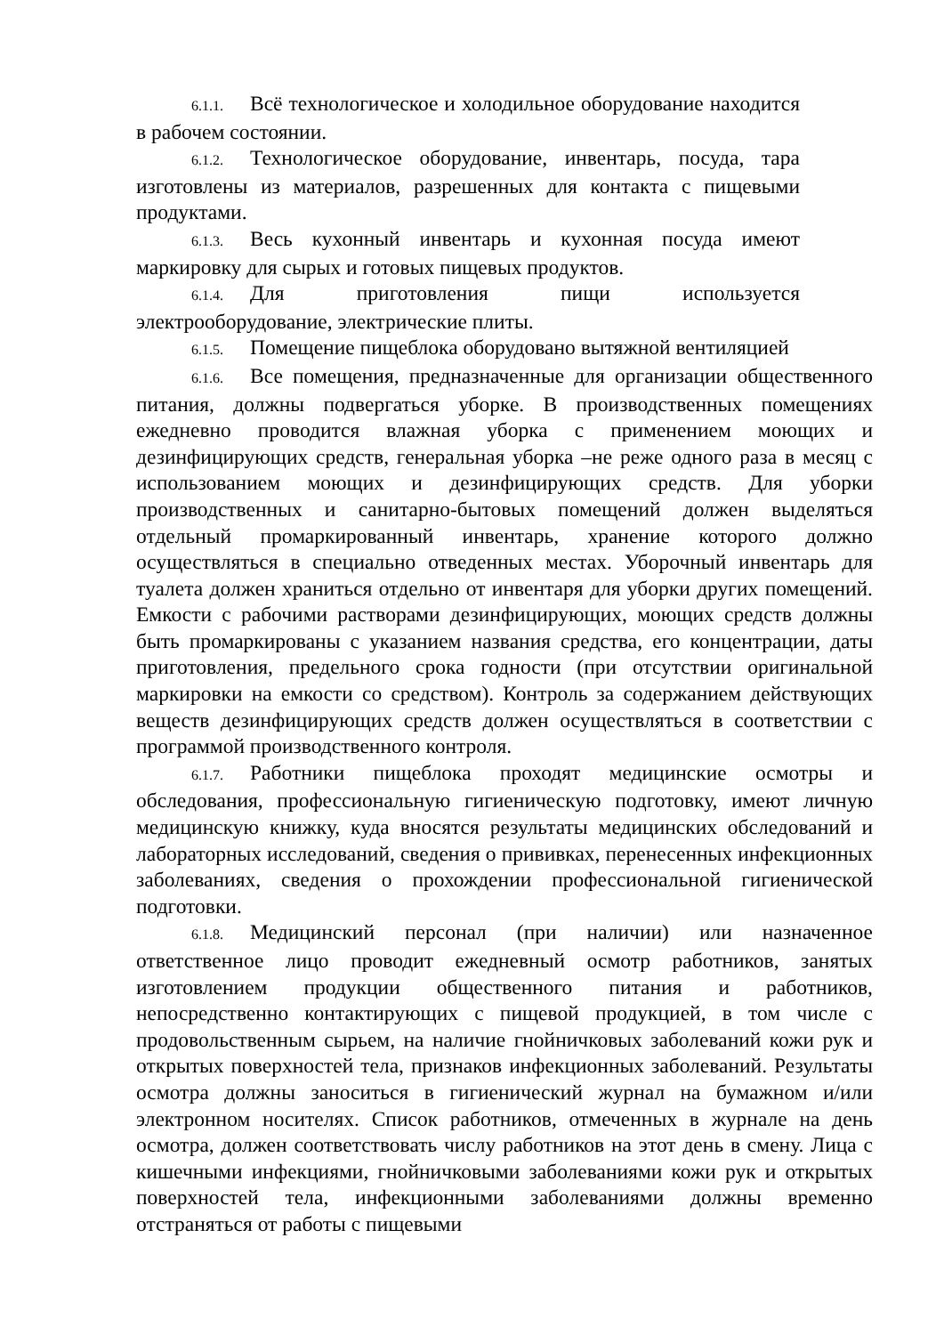6.1.1. Всё технологическое и холодильное оборудование находится в рабочем состоянии.
6.1.2. Технологическое оборудование, инвентарь, посуда, тара изготовлены из материалов, разрешенных для контакта с пищевыми продуктами.
6.1.3. Весь кухонный инвентарь и кухонная посуда имеют маркировку для сырых и готовых пищевых продуктов.
6.1.4. Для приготовления пищи используется электрооборудование, электрические плиты.
6.1.5. Помещение пищеблока оборудовано вытяжной вентиляцией
6.1.6. Все помещения, предназначенные для организации общественного питания, должны подвергаться уборке. В производственных помещениях ежедневно проводится влажная уборка с применением моющих и дезинфицирующих средств, генеральная уборка –не реже одного раза в месяц с использованием моющих и дезинфицирующих средств. Для уборки производственных и санитарно-бытовых помещений должен выделяться отдельный промаркированный инвентарь, хранение которого должно осуществляться в специально отведенных местах. Уборочный инвентарь для туалета должен храниться отдельно от инвентаря для уборки других помещений. Емкости с рабочими растворами дезинфицирующих, моющих средств должны быть промаркированы с указанием названия средства, его концентрации, даты приготовления, предельного срока годности (при отсутствии оригинальной маркировки на емкости со средством). Контроль за содержанием действующих веществ дезинфицирующих средств должен осуществляться в соответствии с программой производственного контроля.
6.1.7. Работники пищеблока проходят медицинские осмотры и обследования, профессиональную гигиеническую подготовку, имеют личную медицинскую книжку, куда вносятся результаты медицинских обследований и лабораторных исследований, сведения о прививках, перенесенных инфекционных заболеваниях, сведения о прохождении профессиональной гигиенической подготовки.
6.1.8. Медицинский персонал (при наличии) или назначенное ответственное лицо проводит ежедневный осмотр работников, занятых изготовлением продукции общественного питания и работников, непосредственно контактирующих с пищевой продукцией, в том числе с продовольственным сырьем, на наличие гнойничковых заболеваний кожи рук и открытых поверхностей тела, признаков инфекционных заболеваний. Результаты осмотра должны заноситься в гигиенический журнал на бумажном и/или электронном носителях. Список работников, отмеченных в журнале на день осмотра, должен соответствовать числу работников на этот день в смену. Лица с кишечными инфекциями, гнойничковыми заболеваниями кожи рук и открытых поверхностей тела, инфекционными заболеваниями должны временно отстраняться от работы с пищевыми